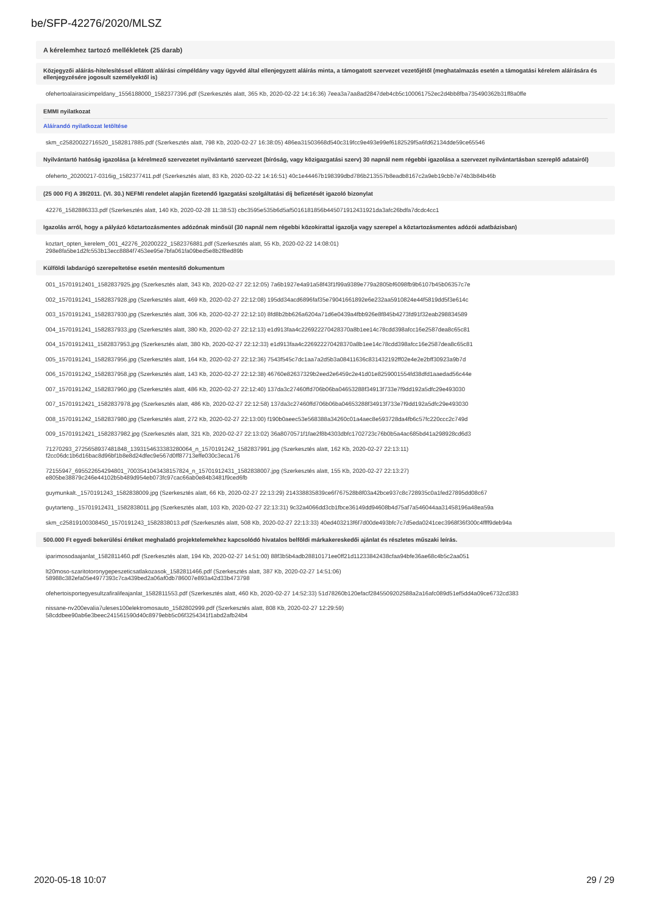be/SFP-42276/2020/MLSZ
A kérelemhez tartozó mellékletek (25 darab)
Közjegyzői aláírás-hitelesítéssel ellátott aláírási címpéldány vagy ügyvéd által ellenjegyzett aláírás minta, a támogatott szervezet vezetőjétől (meghatalmazás esetén a támogatási kérelem aláírására és ellenjegyzésére jogosult személyektől is)
ofehertoalairasicimpeldany_1556188000_1582377396.pdf (Szerkesztés alatt, 365 Kb, 2020-02-22 14:16:36) 7eea3a7aa8ad2847deb4cb5c100061752ec2d4bb8fba735490362b31ff8a0ffe
EMMI nyilatkozat
Aláírandó nyilatkozat letöltése
skm_c25820022716520_1582817885.pdf (Szerkesztés alatt, 798 Kb, 2020-02-27 16:38:05) 486ea31503668d540c319fcc9e493e99ef6182529f5a6fd62134dde59ce65546
Nyilvántartó hatóság igazolása (a kérelmező szervezetet nyilvántartó szervezet (bíróság, vagy közigazgatási szerv) 30 napnál nem régebbi igazolása a szervezet nyilvántartásban szereplő adatairól)
ofeherto_20200217-0316ig_1582377411.pdf (Szerkesztés alatt, 83 Kb, 2020-02-22 14:16:51) 40c1e44467b198399dbd786b213557b8eadb8167c2a9eb19cbb7e74b3b84b46b
(25 000 Ft) A 39/2011. (VI. 30.) NEFMI rendelet alapján fizetendő Igazgatási szolgáltatási díj befizetését igazoló bizonylat
42276_1582886333.pdf (Szerkesztés alatt, 140 Kb, 2020-02-28 11:38:53) cbc3595e535b6d5af5016181856b445071912431921da3afc26bdfa7dcdc4cc1
Igazolás arról, hogy a pályázó köztartozásmentes adózónak minősül (30 napnál nem régebbi közokirattal igazolja vagy szerepel a köztartozásmentes adózói adatbázisban)
koztart_opten_kerelem_001_42276_20200222_1582376881.pdf (Szerkesztés alatt, 55 Kb, 2020-02-22 14:08:01)
298e8fa5be1d2fc553b13ecc8884f7453ee95e7bfa061fa09bed5e8b2f8ed89b
Külföldi labdarúgó szerepeltetése esetén mentesítő dokumentum
001_15701912401_1582837925.jpg (Szerkesztés alatt, 343 Kb, 2020-02-27 22:12:05) 7a6b1927e4a91a58f43f1f99a9389e779a2805bf6098fb9b6107b45b06357c7e
002_1570191241_1582837928.jpg (Szerkesztés alatt, 469 Kb, 2020-02-27 22:12:08) 195dd34acd6896faf35e79041661892e6e232aa5910824e44f5819dd5f3e614c
003_1570191241_1582837930.jpg (Szerkesztés alatt, 306 Kb, 2020-02-27 22:12:10) 8fd8b2bb626a6204a71d6e0439a4fbb926e8f845b4273fd91f32eab298834589
004_1570191241_1582837933.jpg (Szerkesztés alatt, 380 Kb, 2020-02-27 22:12:13) e1d913faa4c226922270428370a8b1ee14c78cdd398afcc16e2587dea8c65c81
004_15701912411_1582837953.jpg (Szerkesztés alatt, 380 Kb, 2020-02-27 22:12:33) e1d913faa4c226922270428370a8b1ee14c78cdd398afcc16e2587dea8c65c81
005_1570191241_1582837956.jpg (Szerkesztés alatt, 164 Kb, 2020-02-27 22:12:36) 7543f545c7dc1aa7a2d5b3a08411636c831432192ff02e4e2e2bff30923a9b7d
006_1570191242_1582837958.jpg (Szerkesztés alatt, 143 Kb, 2020-02-27 22:12:38) 46760e82637329b2eed2e6459c2e41d01e8259001554fd38dfd1aaedad56c44e
007_1570191242_1582837960.jpg (Szerkesztés alatt, 486 Kb, 2020-02-27 22:12:40) 137da3c27460ffd706b06ba04653288f34913f733e7f9dd192a5dfc29e493030
007_15701912421_1582837978.jpg (Szerkesztés alatt, 486 Kb, 2020-02-27 22:12:58) 137da3c27460ffd706b06ba04653288f34913f733e7f9dd192a5dfc29e493030
008_1570191242_1582837980.jpg (Szerkesztés alatt, 272 Kb, 2020-02-27 22:13:00) f190b0aeec53e568388a34260c01a4aec8e593728da4fb6c57fc220ccc2c749d
009_15701912421_1582837982.jpg (Szerkesztés alatt, 321 Kb, 2020-02-27 22:13:02) 36a8070571f1fae2f8b4303dbfc1702723c76b0b5a4ac685bd41a298928cd6d3
71270293_2725658937481848_1393154633383280064_n_1570191242_1582837991.jpg (Szerkesztés alatt, 162 Kb, 2020-02-27 22:13:11)
f2cc06dc1b6d16bac8d96bf1b8e8d24dfec9e567d0ff87713effe030c3eca176
72155947_695522654294801_7003541043438157824_n_15701912431_1582838007.jpg (Szerkesztés alatt, 155 Kb, 2020-02-27 22:13:27)
e805be38879c246e44102b5b489d954eb073fc97cac66ab0e84b3481f9ced6fb
guymunkalt._1570191243_1582838009.jpg (Szerkesztés alatt, 66 Kb, 2020-02-27 22:13:29) 214338835839ce6f767528b8f03a42bce937c8c728935c0a1fed27895dd08c67
guytarteng._15701912431_1582838011.jpg (Szerkesztés alatt, 103 Kb, 2020-02-27 22:13:31) 9c32a4066dd3cb1fbce36149dd94608b4d75af7a546044aa31458196a48ea59a
skm_c25819100308450_1570191243_1582838013.pdf (Szerkesztés alatt, 508 Kb, 2020-02-27 22:13:33) 40ed403213f6f7d00de493bfc7c7d5eda0241cec3968f36f300c4ffff9deb94a
500.000 Ft egyedi bekerülési értéket meghaladó projektelemekhez kapcsolódó hivatalos belföldi márkakereskedői ajánlat és részletes műszaki leírás.
iparimosodaajanlat_1582811460.pdf (Szerkesztés alatt, 194 Kb, 2020-02-27 14:51:00) 88f3b5b4adb28810171ee0ff21d11233842438cfaa94bfe36ae68c4b5c2aa051
lt20moso-szaritotoronygepeszeticsatlakozasok_1582811466.pdf (Szerkesztés alatt, 387 Kb, 2020-02-27 14:51:06)
58988c382efa05e4977393c7ca439bed2a06af0db786007e893a42d33b473798
ofehertoisportegyesultzafiralifeajanlat_1582811553.pdf (Szerkesztés alatt, 460 Kb, 2020-02-27 14:52:33) 51d78260b120efacf2845509202588a2a16afc089d51ef5dd4a09ce6732cd383
nissane-nv200evalia7uleses100elektromosauto_1582802999.pdf (Szerkesztés alatt, 808 Kb, 2020-02-27 12:29:59)
58cddbee90ab6e3beec241561590d40c8979ebb5c06f3254341f1abd2afb24b4
2020-05-18 10:07 29 / 29